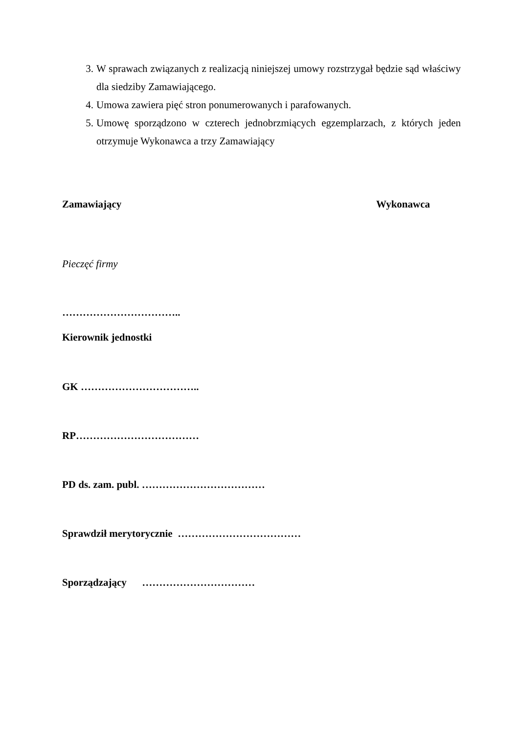3. W sprawach związanych z realizacją niniejszej umowy rozstrzygał będzie sąd właściwy dla siedziby Zamawiającego.
4. Umowa zawiera pięć stron ponumerowanych i parafowanych.
5. Umowę sporządzono w czterech jednobrzmiących egzemplarzach, z których jeden otrzymuje Wykonawca a trzy Zamawiający
Zamawiający Wykonawca
Pieczęć firmy
……………………………..
Kierownik jednostki
GK ……………………………..
RP………………………………
PD ds. zam. publ. ………………………………
Sprawdził merytorycznie ………………………………
Sporządzający ……………………………